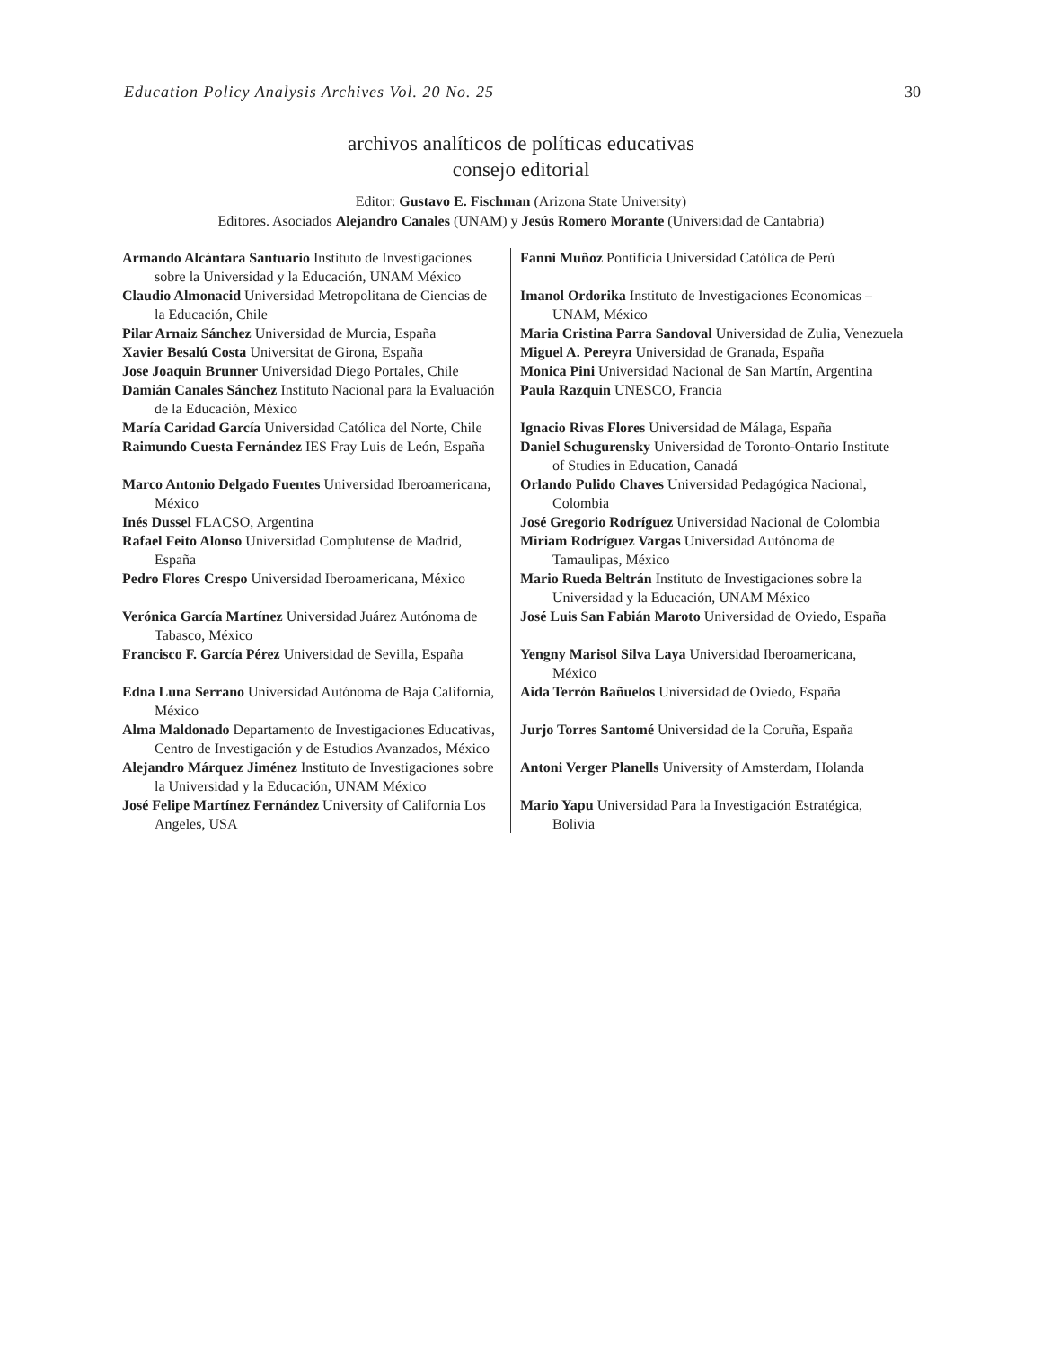Education Policy Analysis Archives Vol. 20 No. 25 30
archivos analíticos de políticas educativas
consejo editorial
Editor: Gustavo E. Fischman (Arizona State University)
Editores. Asociados Alejandro Canales (UNAM) y Jesús Romero Morante (Universidad de Cantabria)
| Armando Alcántara Santuario Instituto de Investigaciones sobre la Universidad y la Educación, UNAM México | Fanni Muñoz Pontificia Universidad Católica de Perú |
| Claudio Almonacid Universidad Metropolitana de Ciencias de la Educación, Chile | Imanol Ordorika Instituto de Investigaciones Economicas – UNAM, México |
| Pilar Arnaiz Sánchez Universidad de Murcia, España | Maria Cristina Parra Sandoval Universidad de Zulia, Venezuela |
| Xavier Besalú Costa Universitat de Girona, España | Miguel A. Pereyra Universidad de Granada, España |
| Jose Joaquin Brunner Universidad Diego Portales, Chile | Monica Pini Universidad Nacional de San Martín, Argentina |
| Damián Canales Sánchez Instituto Nacional para la Evaluación de la Educación, México | Paula Razquin UNESCO, Francia |
| María Caridad García Universidad Católica del Norte, Chile | Ignacio Rivas Flores Universidad de Málaga, España |
| Raimundo Cuesta Fernández IES Fray Luis de León, España | Daniel Schugurensky Universidad de Toronto-Ontario Institute of Studies in Education, Canadá |
| Marco Antonio Delgado Fuentes Universidad Iberoamericana, México | Orlando Pulido Chaves Universidad Pedagógica Nacional, Colombia |
| Inés Dussel FLACSO, Argentina | José Gregorio Rodríguez Universidad Nacional de Colombia |
| Rafael Feito Alonso Universidad Complutense de Madrid, España | Miriam Rodríguez Vargas Universidad Autónoma de Tamaulipas, México |
| Pedro Flores Crespo Universidad Iberoamericana, México | Mario Rueda Beltrán Instituto de Investigaciones sobre la Universidad y la Educación, UNAM México |
| Verónica García Martínez Universidad Juárez Autónoma de Tabasco, México | José Luis San Fabián Maroto Universidad de Oviedo, España |
| Francisco F. García Pérez Universidad de Sevilla, España | Yengny Marisol Silva Laya Universidad Iberoamericana, México |
| Edna Luna Serrano Universidad Autónoma de Baja California, México | Aida Terrón Bañuelos Universidad de Oviedo, España |
| Alma Maldonado Departamento de Investigaciones Educativas, Centro de Investigación y de Estudios Avanzados, México | Jurjo Torres Santomé Universidad de la Coruña, España |
| Alejandro Márquez Jiménez Instituto de Investigaciones sobre la Universidad y la Educación, UNAM México | Antoni Verger Planells University of Amsterdam, Holanda |
| José Felipe Martínez Fernández University of California Los Angeles, USA | Mario Yapu Universidad Para la Investigación Estratégica, Bolivia |